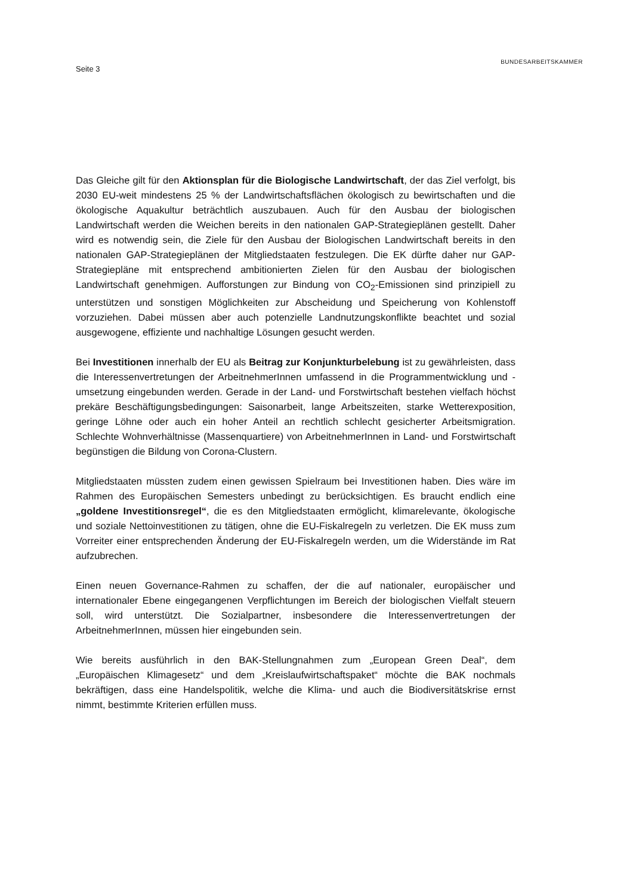Seite 3
BUNDESARBEITSKAMMER
Das Gleiche gilt für den Aktionsplan für die Biologische Landwirtschaft, der das Ziel verfolgt, bis 2030 EU-weit mindestens 25 % der Landwirtschaftsflächen ökologisch zu bewirtschaften und die ökologische Aquakultur beträchtlich auszubauen. Auch für den Ausbau der biologischen Landwirtschaft werden die Weichen bereits in den nationalen GAP-Strategieplänen gestellt. Daher wird es notwendig sein, die Ziele für den Ausbau der Biologischen Landwirtschaft bereits in den nationalen GAP-Strategieplänen der Mitgliedstaaten festzulegen. Die EK dürfte daher nur GAP-Strategiepläne mit entsprechend ambitionierten Zielen für den Ausbau der biologischen Landwirtschaft genehmigen. Aufforstungen zur Bindung von CO<sub>2</sub>-Emissionen sind prinzipiell zu unterstützen und sonstigen Möglichkeiten zur Abscheidung und Speicherung von Kohlenstoff vorzuziehen. Dabei müssen aber auch potenzielle Landnutzungskonflikte beachtet und sozial ausgewogene, effiziente und nachhaltige Lösungen gesucht werden.
Bei Investitionen innerhalb der EU als Beitrag zur Konjunkturbelebung ist zu gewährleisten, dass die Interessenvertretungen der ArbeitnehmerInnen umfassend in die Programmentwicklung und -umsetzung eingebunden werden. Gerade in der Land- und Forstwirtschaft bestehen vielfach höchst prekäre Beschäftigungsbedingungen: Saisonarbeit, lange Arbeitszeiten, starke Wetterexposition, geringe Löhne oder auch ein hoher Anteil an rechtlich schlecht gesicherter Arbeitsmigration. Schlechte Wohnverhältnisse (Massenquartiere) von ArbeitnehmerInnen in Land- und Forstwirtschaft begünstigen die Bildung von Corona-Clustern.
Mitgliedstaaten müssten zudem einen gewissen Spielraum bei Investitionen haben. Dies wäre im Rahmen des Europäischen Semesters unbedingt zu berücksichtigen. Es braucht endlich eine „goldene Investitionsregel“, die es den Mitgliedstaaten ermöglicht, klimarelevante, ökologische und soziale Nettoinvestitionen zu tätigen, ohne die EU-Fiskalregeln zu verletzen. Die EK muss zum Vorreiter einer entsprechenden Änderung der EU-Fiskalregeln werden, um die Widerstände im Rat aufzubrechen.
Einen neuen Governance-Rahmen zu schaffen, der die auf nationaler, europäischer und internationaler Ebene eingegangenen Verpflichtungen im Bereich der biologischen Vielfalt steuern soll, wird unterstützt. Die Sozialpartner, insbesondere die Interessenvertretungen der ArbeitnehmerInnen, müssen hier eingebunden sein.
Wie bereits ausführlich in den BAK-Stellungnahmen zum „European Green Deal“, dem „Europäischen Klimagesetz“ und dem „Kreislaufwirtschaftspaket“ möchte die BAK nochmals bekräftigen, dass eine Handelspolitik, welche die Klima- und auch die Biodiversitätskrise ernst nimmt, bestimmte Kriterien erfüllen muss.